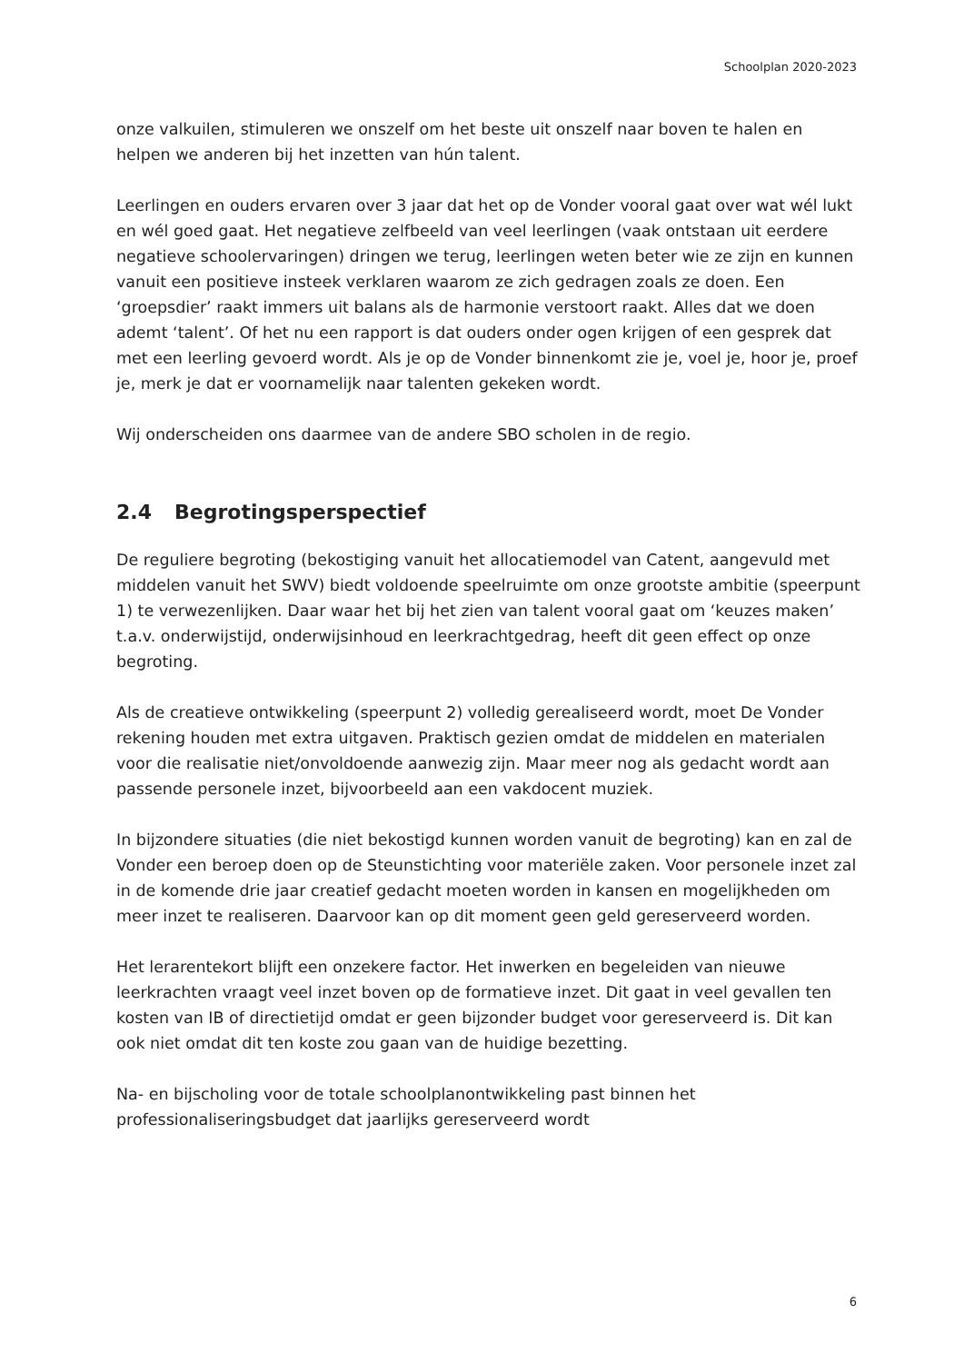Schoolplan 2020-2023
onze valkuilen, stimuleren we onszelf om het beste uit onszelf naar boven te halen en helpen we anderen bij het inzetten van hún talent.
Leerlingen en ouders ervaren over 3 jaar dat het op de Vonder vooral gaat over wat wél lukt en wél goed gaat. Het negatieve zelfbeeld van veel leerlingen (vaak ontstaan uit eerdere negatieve schoolervaringen) dringen we terug, leerlingen weten beter wie ze zijn en kunnen vanuit een positieve insteek verklaren waarom ze zich gedragen zoals ze doen. Een ‘groepsdier’ raakt immers uit balans als de harmonie verstoort raakt. Alles dat we doen ademt ‘talent’. Of het nu een rapport is dat ouders onder ogen krijgen of een gesprek dat met een leerling gevoerd wordt. Als je op de Vonder binnenkomt zie je, voel je, hoor je, proef je, merk je dat er voornamelijk naar talenten gekeken wordt.
Wij onderscheiden ons daarmee van de andere SBO scholen in de regio.
2.4 Begrotingsperspectief
De reguliere begroting (bekostiging vanuit het allocatiemodel van Catent, aangevuld met middelen vanuit het SWV) biedt voldoende speelruimte om onze grootste ambitie (speerpunt 1) te verwezenlijken. Daar waar het bij het zien van talent vooral gaat om ‘keuzes maken’ t.a.v. onderwijstijd, onderwijsinhoud en leerkrachtgedrag, heeft dit geen effect op onze begroting.
Als de creatieve ontwikkeling (speerpunt 2) volledig gerealiseerd wordt, moet De Vonder rekening houden met extra uitgaven. Praktisch gezien omdat de middelen en materialen voor die realisatie niet/onvoldoende aanwezig zijn. Maar meer nog als gedacht wordt aan passende personele inzet, bijvoorbeeld aan een vakdocent muziek.
In bijzondere situaties (die niet bekostigd kunnen worden vanuit de begroting) kan en zal de Vonder een beroep doen op de Steunstichting voor materiële zaken. Voor personele inzet zal in de komende drie jaar creatief gedacht moeten worden in kansen en mogelijkheden om meer inzet te realiseren. Daarvoor kan op dit moment geen geld gereserveerd worden.
Het lerarentekort blijft een onzekere factor. Het inwerken en begeleiden van nieuwe leerkrachten vraagt veel inzet boven op de formatieve inzet. Dit gaat in veel gevallen ten kosten van IB of directietijd omdat er geen bijzonder budget voor gereserveerd is. Dit kan ook niet omdat dit ten koste zou gaan van de huidige bezetting.
Na- en bijscholing voor de totale schoolplanontwikkeling past binnen het professionaliseringsbudget dat jaarlijks gereserveerd wordt
6